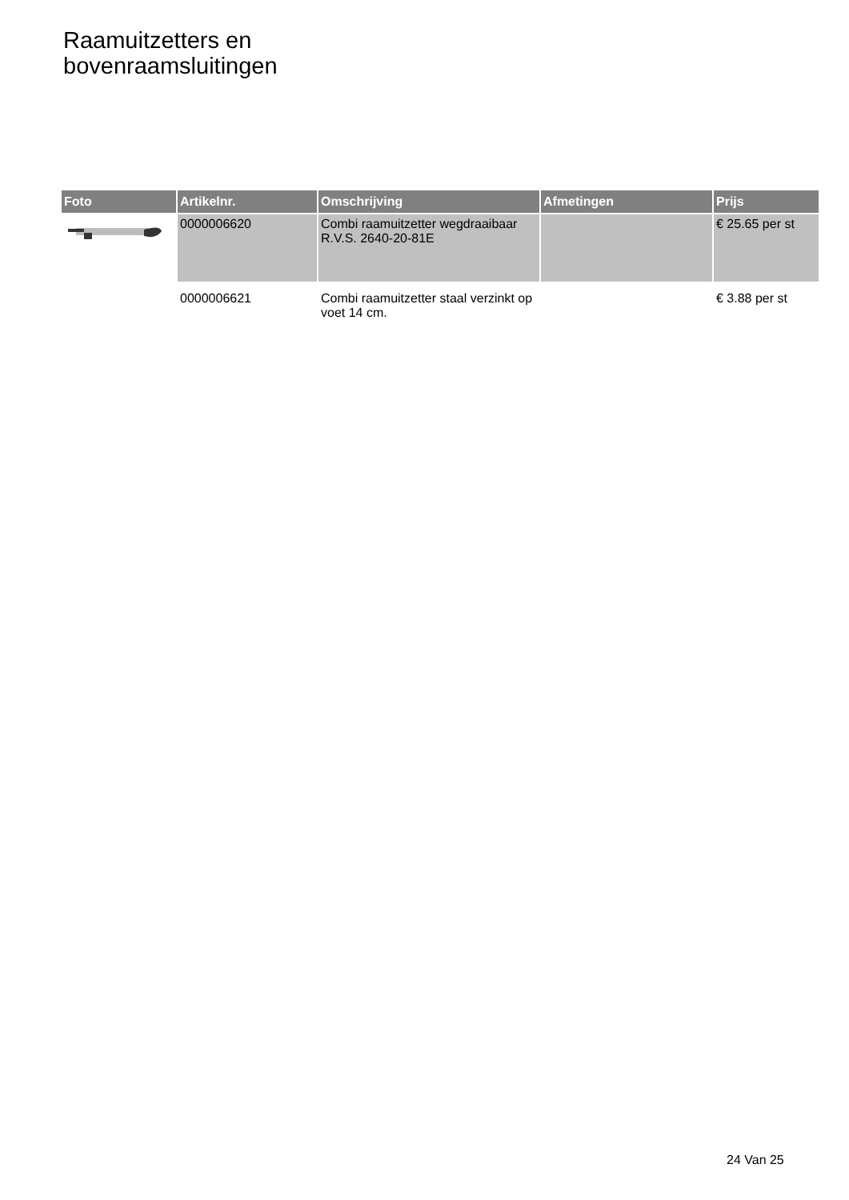Raamuitzetters en
bovenraamsluitingen
| Foto | Artikelnr. | Omschrijving | Afmetingen | Prijs |
| --- | --- | --- | --- | --- |
| | 0000006620 | Combi raamuitzetter wegdraaibaar R.V.S. 2640-20-81E | | € 25.65 per st |
| | 0000006621 | Combi raamuitzetter staal verzinkt op voet 14 cm. | | € 3.88 per st |
24 Van 25